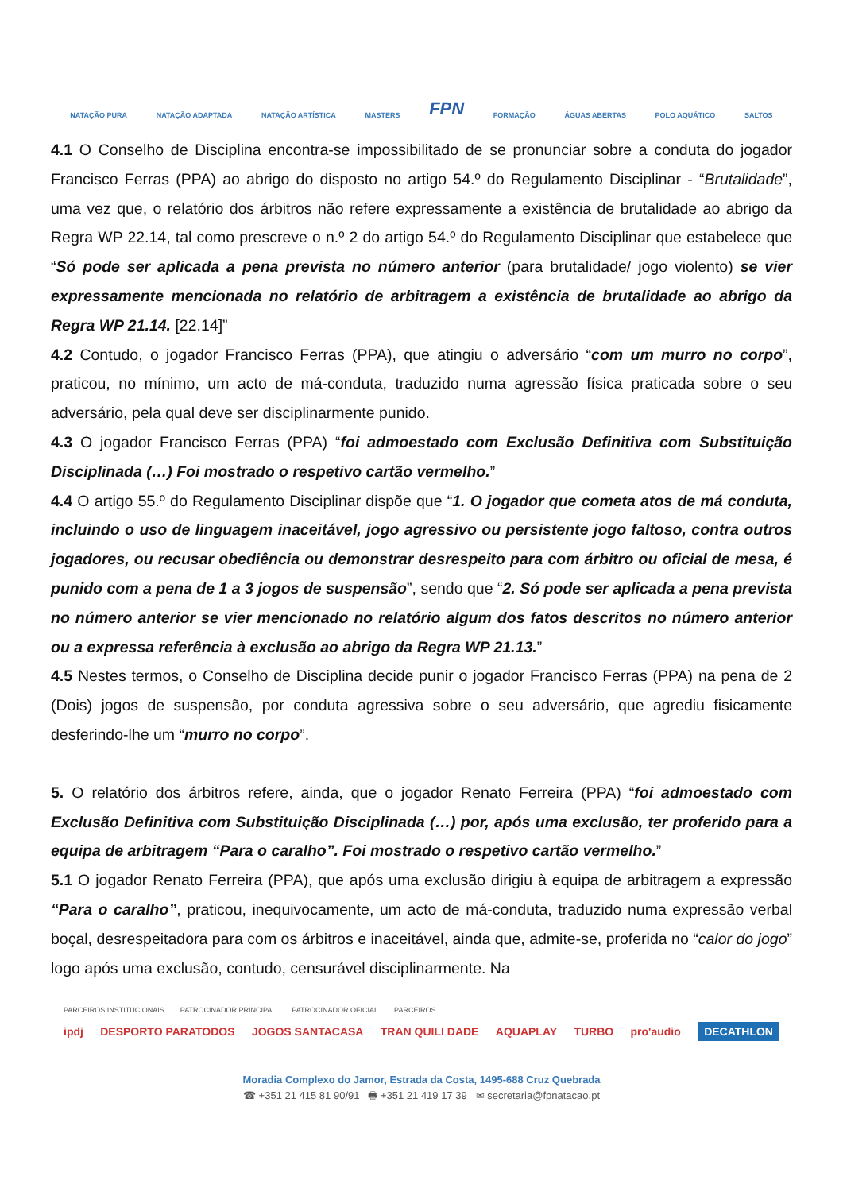NATAÇÃO PURA NATAÇÃO ADAPTADA NATAÇÃO ARTÍSTICA MASTERS FPN FORMAÇÃO ÁGUAS ABERTAS POLO AQUÁTICO SALTOS
4.1 O Conselho de Disciplina encontra-se impossibilitado de se pronunciar sobre a conduta do jogador Francisco Ferras (PPA) ao abrigo do disposto no artigo 54.º do Regulamento Disciplinar - “Brutalidade”, uma vez que, o relatório dos árbitros não refere expressamente a existência de brutalidade ao abrigo da Regra WP 22.14, tal como prescreve o n.º 2 do artigo 54.º do Regulamento Disciplinar que estabelece que “Só pode ser aplicada a pena prevista no número anterior (para brutalidade/ jogo violento) se vier expressamente mencionada no relatório de arbitragem a existência de brutalidade ao abrigo da Regra WP 21.14. [22.14]”
4.2 Contudo, o jogador Francisco Ferras (PPA), que atingiu o adversário “com um murro no corpo”, praticou, no mínimo, um acto de má-conduta, traduzido numa agressão física praticada sobre o seu adversário, pela qual deve ser disciplinarmente punido.
4.3 O jogador Francisco Ferras (PPA) “foi admoestado com Exclusão Definitiva com Substituição Disciplinada (…) Foi mostrado o respetivo cartão vermelho.”
4.4 O artigo 55.º do Regulamento Disciplinar dispõe que “1. O jogador que cometa atos de má conduta, incluindo o uso de linguagem inaceitável, jogo agressivo ou persistente jogo faltoso, contra outros jogadores, ou recusar obediência ou demonstrar desrespeito para com árbitro ou oficial de mesa, é punido com a pena de 1 a 3 jogos de suspensão”, sendo que “2. Só pode ser aplicada a pena prevista no número anterior se vier mencionado no relatório algum dos fatos descritos no número anterior ou a expressa referência à exclusão ao abrigo da Regra WP 21.13.”
4.5 Nestes termos, o Conselho de Disciplina decide punir o jogador Francisco Ferras (PPA) na pena de 2 (Dois) jogos de suspensão, por conduta agressiva sobre o seu adversário, que agrediu fisicamente desferindo-lhe um “murro no corpo”.
5. O relatório dos árbitros refere, ainda, que o jogador Renato Ferreira (PPA) “foi admoestado com Exclusão Definitiva com Substituição Disciplinada (…) por, após uma exclusão, ter proferido para a equipa de arbitragem “Para o caralho”. Foi mostrado o respetivo cartão vermelho.”
5.1 O jogador Renato Ferreira (PPA), que após uma exclusão dirigiu à equipa de arbitragem a expressão “Para o caralho”, praticou, inequivocamente, um acto de má-conduta, traduzido numa expressão verbal boçal, desrespeitadora para com os árbitros e inaceitável, ainda que, admite-se, proferida no “calor do jogo” logo após uma exclusão, contudo, censurável disciplinarmente. Na
PARCEIROS INSTITUCIONAIS PATROCINADOR PRINCIPAL PATROCINADOR OFICIAL PARCEIROS
ipdj DESPORTO PARATODOS JOGOS SANTACASA TRAN QUILI DADE AQUAPLAY TURBO pro'audio DECATHLON
Moradia Complexo do Jamor, Estrada da Costa, 1495-688 Cruz Quebrada
☎ +351 21 415 81 90/91 🖶 +351 21 419 17 39 ✉ secretaria@fpnatacao.pt